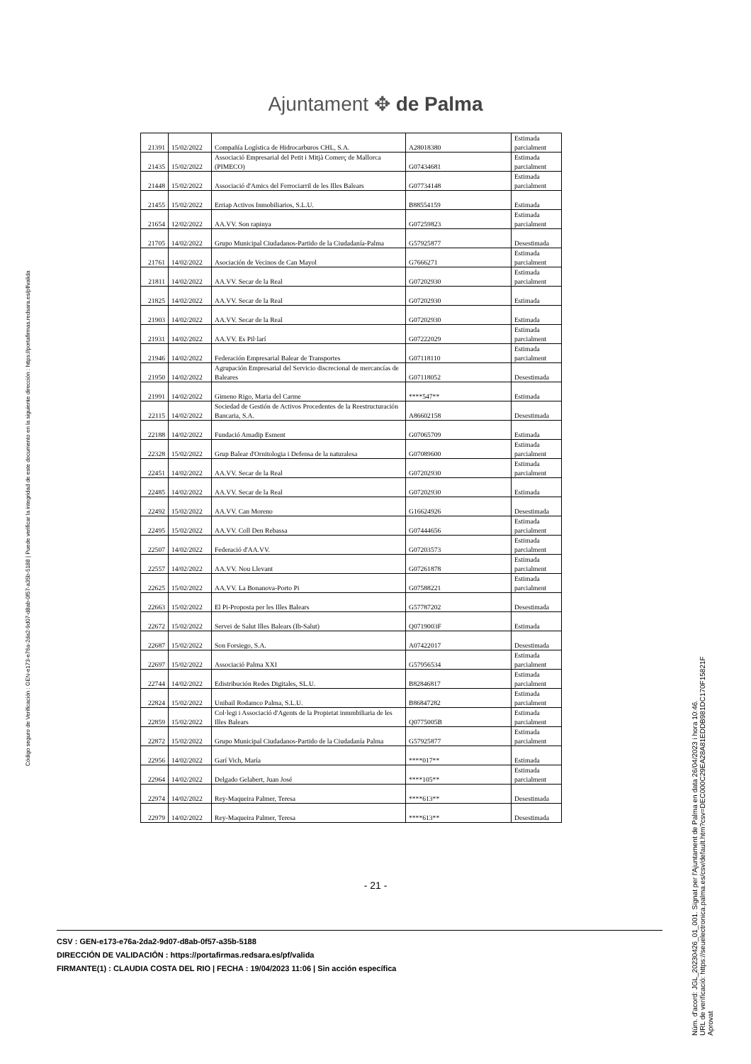Ajuntament ✥ de Palma
| 21391 | 15/02/2022 | Compañía Logística de Hidrocarburos CHL, S.A. | A28018380 | Estimada parcialment |
| 21435 | 15/02/2022 | Associació Empresarial del Petit i Mitjà Comerç de Mallorca (PIMECO) | G07434681 | Estimada parcialment |
| 21448 | 15/02/2022 | Associació d'Amics del Ferrociarril de les Illes Balears | G07734148 | Estimada parcialment |
| 21455 | 15/02/2022 | Erriap Activos Inmobiliarios, S.L.U. | B88554159 | Estimada |
| 21654 | 12/02/2022 | AA.VV. Son rapinya | G07259823 | Estimada parcialment |
| 21705 | 14/02/2022 | Grupo Municipal Ciudadanos-Partido de la Ciudadanía-Palma | G57925877 | Desestimada |
| 21761 | 14/02/2022 | Asociación de Vecinos de Can Mayol | G7666271 | Estimada parcialment |
| 21811 | 14/02/2022 | AA.VV. Secar de la Real | G07202930 | Estimada parcialment |
| 21825 | 14/02/2022 | AA.VV. Secar de la Real | G07202930 | Estimada |
| 21903 | 14/02/2022 | AA.VV. Secar de la Real | G07202930 | Estimada |
| 21931 | 14/02/2022 | AA.VV. Es Pil·larí | G07222029 | Estimada parcialment |
| 21946 | 14/02/2022 | Federación Empresarial Balear de Transportes | G07118110 | Estimada parcialment |
| 21950 | 14/02/2022 | Agrupación Empresarial del Servicio discrecional de mercancías de Baleares | G07118052 | Desestimada |
| 21991 | 14/02/2022 | Gimeno Rigo, Maria del Carme | ****547** | Estimada |
| 22115 | 14/02/2022 | Sociedad de Gestión de Activos Procedentes de la Reestructuración Bancaria, S.A. | A86602158 | Desestimada |
| 22188 | 14/02/2022 | Fundació Amadip Esment | G07065709 | Estimada |
| 22328 | 15/02/2022 | Grup Balear d'Ornitologia i Defensa de la naturalesa | G07089600 | Estimada parcialment |
| 22451 | 14/02/2022 | AA.VV. Secar de la Real | G07202930 | Estimada parcialment |
| 22485 | 14/02/2022 | AA.VV. Secar de la Real | G07202930 | Estimada |
| 22492 | 15/02/2022 | AA.VV. Can Moreno | G16624926 | Desestimada |
| 22495 | 15/02/2022 | AA.VV. Coll Den Rebassa | G07444656 | Estimada parcialment |
| 22507 | 14/02/2022 | Federació d'AA.VV. | G07203573 | Estimada parcialment |
| 22557 | 14/02/2022 | AA.VV. Nou Llevant | G07261878 | Estimada parcialment |
| 22625 | 15/02/2022 | AA.VV. La Bonanova-Porto Pi | G07588221 | Estimada parcialment |
| 22663 | 15/02/2022 | El Pi-Proposta per les Illes Balears | G57787202 | Desestimada |
| 22672 | 15/02/2022 | Servei de Salut Illes Balears (Ib-Salut) | Q0719003F | Estimada |
| 22687 | 15/02/2022 | Son Forsiego, S.A. | A07422017 | Desestimada |
| 22697 | 15/02/2022 | Associació Palma XXI | G57956534 | Estimada parcialment |
| 22744 | 14/02/2022 | Edistribución Redes Digitales, SL.U. | B82846817 | Estimada parcialment |
| 22824 | 15/02/2022 | Unibail Rodamco Palma, S.L.U. | B86847282 | Estimada parcialment |
| 22859 | 15/02/2022 | Col·legi i Associació d'Agents de la Propietat inmmbiliaria de les Illes Balears | Q0775005B | Estimada parcialment |
| 22872 | 15/02/2022 | Grupo Municipal Ciudadanos-Partido de la Ciudadanía Palma | G57925877 | Estimada parcialment |
| 22956 | 14/02/2022 | Garí Vich, María | ****017** | Estimada |
| 22964 | 14/02/2022 | Delgado Gelabert, Juan José | ****105** | Estimada parcialment |
| 22974 | 14/02/2022 | Rey-Maqueira Palmer, Teresa | ****613** | Desestimada |
| 22979 | 14/02/2022 | Rey-Maqueira Palmer, Teresa | ****613** | Desestimada |
- 21 -
CSV : GEN-e173-e76a-2da2-9d07-d8ab-0f57-a35b-5188
DIRECCIÓN DE VALIDACIÓN : https://portafirmas.redsara.es/pf/valida
FIRMANTE(1) : CLAUDIA COSTA DEL RIO | FECHA : 19/04/2023 11:06 | Sin acción específica
Código seguro de Verificación : GEN-e173-e76a-2da2-9d07-d8ab-0f57-a35b-5188 | Puede verificar la integridad de este documento en la siguiente dirección : https://portafirmas.redsara.es/pf/valida
Núm. d'acord: JGL_20230426_01_001. Signat per l'Ajuntament de Palma en data 26/04/2023 i hora 10:46.
URL de verificació: https://seuelectronica.palma.es/csv/default.htm?csv=DEC000C29EA28A81EDDB981DC170F15821F
Aprovat